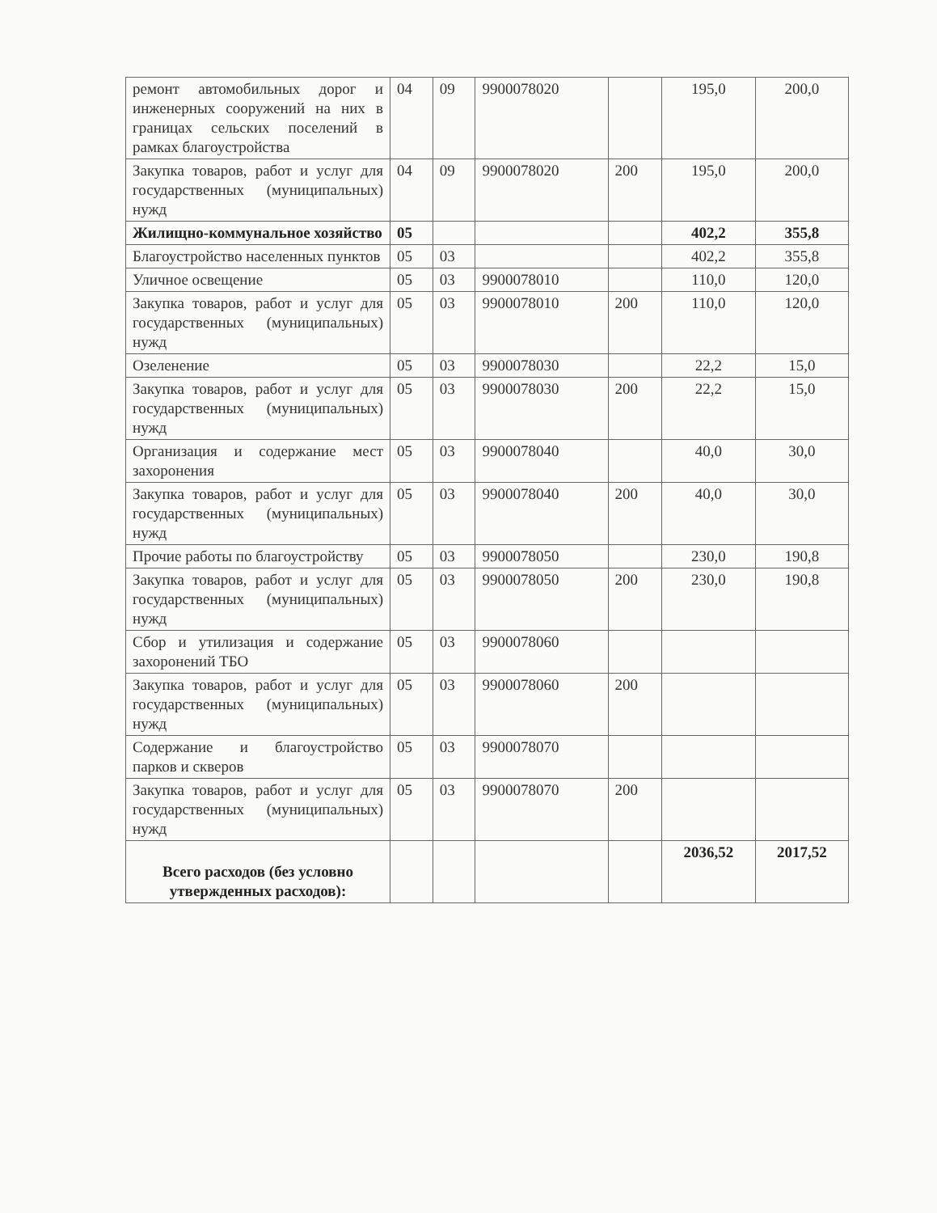| ремонт автомобильных дорог и инженерных сооружений на них в границах сельских поселений в рамках благоустройства | 04 | 09 | 9900078020 | | 195,0 | 200,0 |
| Закупка товаров, работ и услуг для государственных (муниципальных) нужд | 04 | 09 | 9900078020 | 200 | 195,0 | 200,0 |
| Жилищно-коммунальное хозяйство | 05 | | | | 402,2 | 355,8 |
| Благоустройство населенных пунктов | 05 | 03 | | | 402,2 | 355,8 |
| Уличное освещение | 05 | 03 | 9900078010 | | 110,0 | 120,0 |
| Закупка товаров, работ и услуг для государственных (муниципальных) нужд | 05 | 03 | 9900078010 | 200 | 110,0 | 120,0 |
| Озеленение | 05 | 03 | 9900078030 | | 22,2 | 15,0 |
| Закупка товаров, работ и услуг для государственных (муниципальных) нужд | 05 | 03 | 9900078030 | 200 | 22,2 | 15,0 |
| Организация и содержание мест захоронения | 05 | 03 | 9900078040 | | 40,0 | 30,0 |
| Закупка товаров, работ и услуг для государственных (муниципальных) нужд | 05 | 03 | 9900078040 | 200 | 40,0 | 30,0 |
| Прочие работы по благоустройству | 05 | 03 | 9900078050 | | 230,0 | 190,8 |
| Закупка товаров, работ и услуг для государственных (муниципальных) нужд | 05 | 03 | 9900078050 | 200 | 230,0 | 190,8 |
| Сбор и утилизация и содержание захоронений ТБО | 05 | 03 | 9900078060 | | | |
| Закупка товаров, работ и услуг для государственных (муниципальных) нужд | 05 | 03 | 9900078060 | 200 | | |
| Содержание и благоустройство парков и скверов | 05 | 03 | 9900078070 | | | |
| Закупка товаров, работ и услуг для государственных (муниципальных) нужд | 05 | 03 | 9900078070 | 200 | | |
| Всего расходов (без условно утвержденных расходов): | | | | | 2036,52 | 2017,52 |